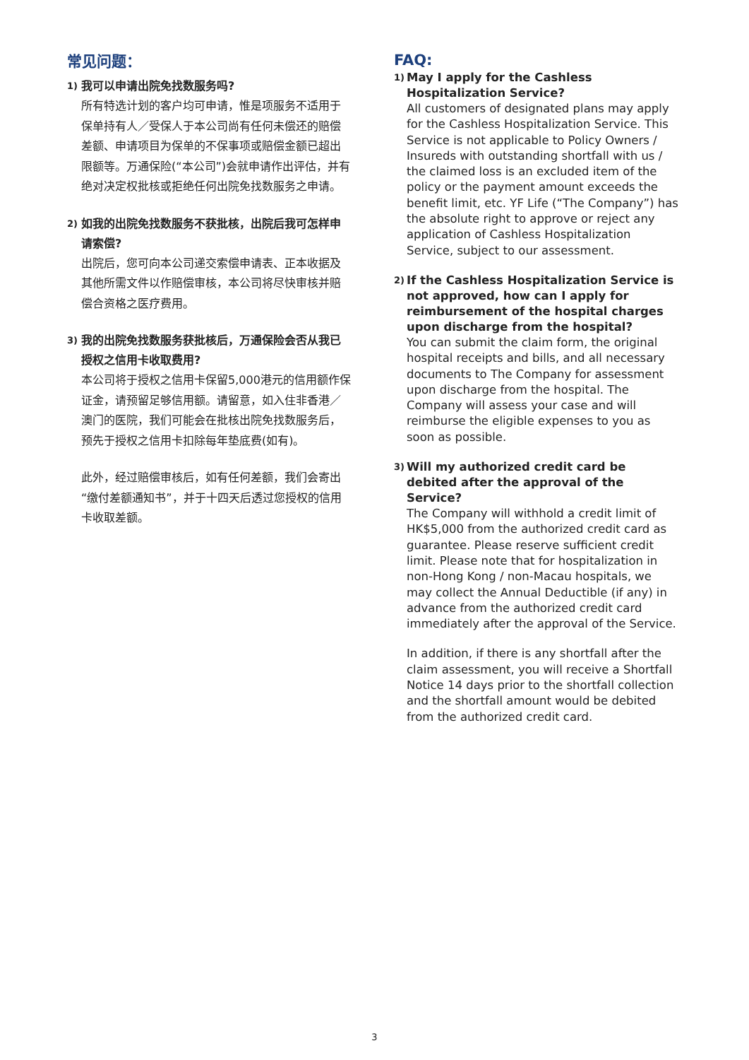常见问题：
1) 我可以申请出院免找数服务吗?
所有特选计划的客户均可申请，惟是项服务不适用于保单持有人／受保人于本公司尚有任何未偿还的赔偿差额、申请项目为保单的不保事项或赔偿金额已超出限额等。万通保险(“本公司”)会就申请作出评估，并有绝对决定权批核或拒绝任何出院免找数服务之申请。
2) 如我的出院免找数服务不获批核，出院后我可怎样申请索偿?
出院后，您可向本公司递交索偿申请表、正本收据及其他所需文件以作赔偿审核，本公司将尽快审核并赔偿合资格之医疗费用。
3) 我的出院免找数服务获批核后，万通保险会否从我已授权之信用卡收取费用?
本公司将于授权之信用卡保留5,000港元的信用额作保证金，请预留足够信用额。请留意，如入住非香港／澳门的医院，我们可能会在批核出院免找数服务后，预先于授权之信用卡扣除每年垫底费(如有)。
此外，经过赔偿审核后，如有任何差额，我们会寄出“缴付差额通知书”，并于十四天后透过您授权的信用卡收取差额。
FAQ:
1) May I apply for the Cashless Hospitalization Service?
All customers of designated plans may apply for the Cashless Hospitalization Service. This Service is not applicable to Policy Owners / Insureds with outstanding shortfall with us / the claimed loss is an excluded item of the policy or the payment amount exceeds the benefit limit, etc. YF Life (“The Company”) has the absolute right to approve or reject any application of Cashless Hospitalization Service, subject to our assessment.
2) If the Cashless Hospitalization Service is not approved, how can I apply for reimbursement of the hospital charges upon discharge from the hospital?
You can submit the claim form, the original hospital receipts and bills, and all necessary documents to The Company for assessment upon discharge from the hospital. The Company will assess your case and will reimburse the eligible expenses to you as soon as possible.
3) Will my authorized credit card be debited after the approval of the Service?
The Company will withhold a credit limit of HK$5,000 from the authorized credit card as guarantee. Please reserve sufficient credit limit. Please note that for hospitalization in non-Hong Kong / non-Macau hospitals, we may collect the Annual Deductible (if any) in advance from the authorized credit card immediately after the approval of the Service.
In addition, if there is any shortfall after the claim assessment, you will receive a Shortfall Notice 14 days prior to the shortfall collection and the shortfall amount would be debited from the authorized credit card.
3